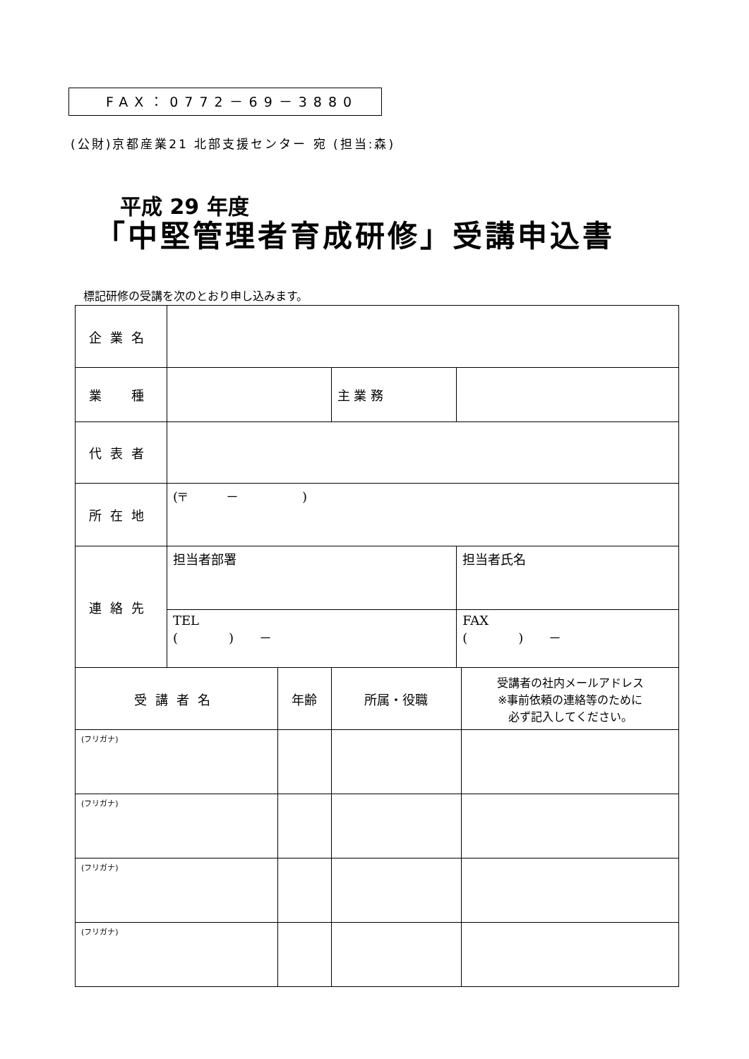FAX：0772－69－3880
(公財)京都産業21 北部支援センター 宛 (担当:森)
平成 29 年度
「中堅管理者育成研修」受講申込書
標記研修の受講を次のとおり申し込みます。
| 企業名 | | | | | |
| 業 種 | | | 主 業 務 | | |
| 代表者 | | | | | |
| 所在地 | (〒 － ) | | | | |
| 連絡先 | 担当者部署 | | | 担当者氏名 | |
| | TEL ( ) － | | | FAX ( ) － | |
| 受講者名 | | 年齢 | 所属・役職 | | 受講者の社内メールアドレス ※事前依頼の連絡等のために 必ず記入してください。 |
| (フリガナ) | | | | | |
| (フリガナ) | | | | | |
| (フリガナ) | | | | | |
| (フリガナ) | | | | | |